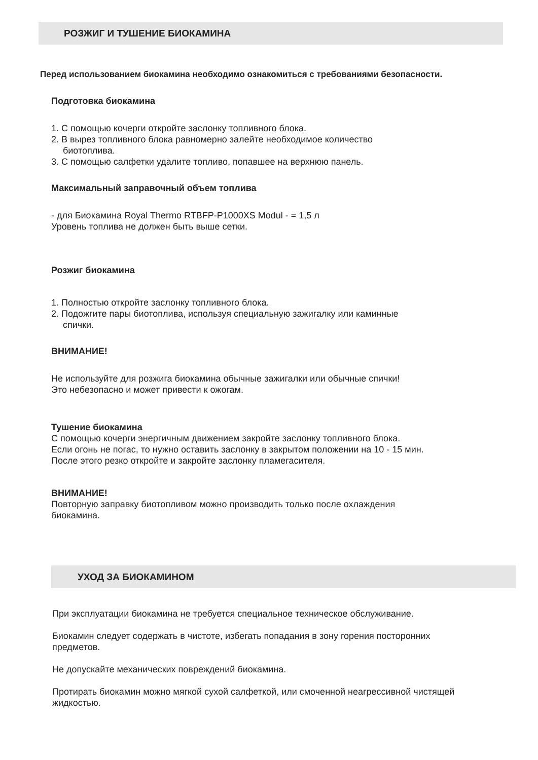РОЗЖИГ И ТУШЕНИЕ БИОКАМИНА
Перед использованием биокамина необходимо ознакомиться с требованиями безопасности.
Подготовка биокамина
1. С помощью кочерги откройте заслонку топливного блока.
2. В вырез топливного блока равномерно залейте необходимое количество
биотоплива.
3. С помощью салфетки удалите топливо, попавшее на верхнюю панель.
Максимальный заправочный объем топлива
- для Биокамина Royal Thermo RTBFP-P1000XS Modul - = 1,5 л
Уровень топлива не должен быть выше сетки.
Розжиг биокамина
1. Полностью откройте заслонку топливного блока.
2. Подожгите пары биотоплива, используя специальную зажигалку или каминные
спички.
ВНИМАНИЕ!
Не используйте для розжига биокамина обычные зажигалки или обычные спички!
Это небезопасно и может привести к ожогам.
Тушение биокамина
С помощью кочерги энергичным движением закройте заслонку топливного блока.
Если огонь не погас, то нужно оставить заслонку в закрытом положении на 10 - 15 мин.
После этого резко откройте и закройте заслонку пламегасителя.
ВНИМАНИЕ!
Повторную заправку биотопливом можно производить только после охлаждения
биокамина.
УХОД ЗА БИОКАМИНОМ
При эксплуатации биокамина не требуется специальное техническое обслуживание.
Биокамин следует содержать в чистоте, избегать попадания в зону горения посторонних
предметов.
Не допускайте механических повреждений биокамина.
Протирать биокамин можно мягкой сухой салфеткой, или смоченной неагрессивной чистящей
жидкостью.